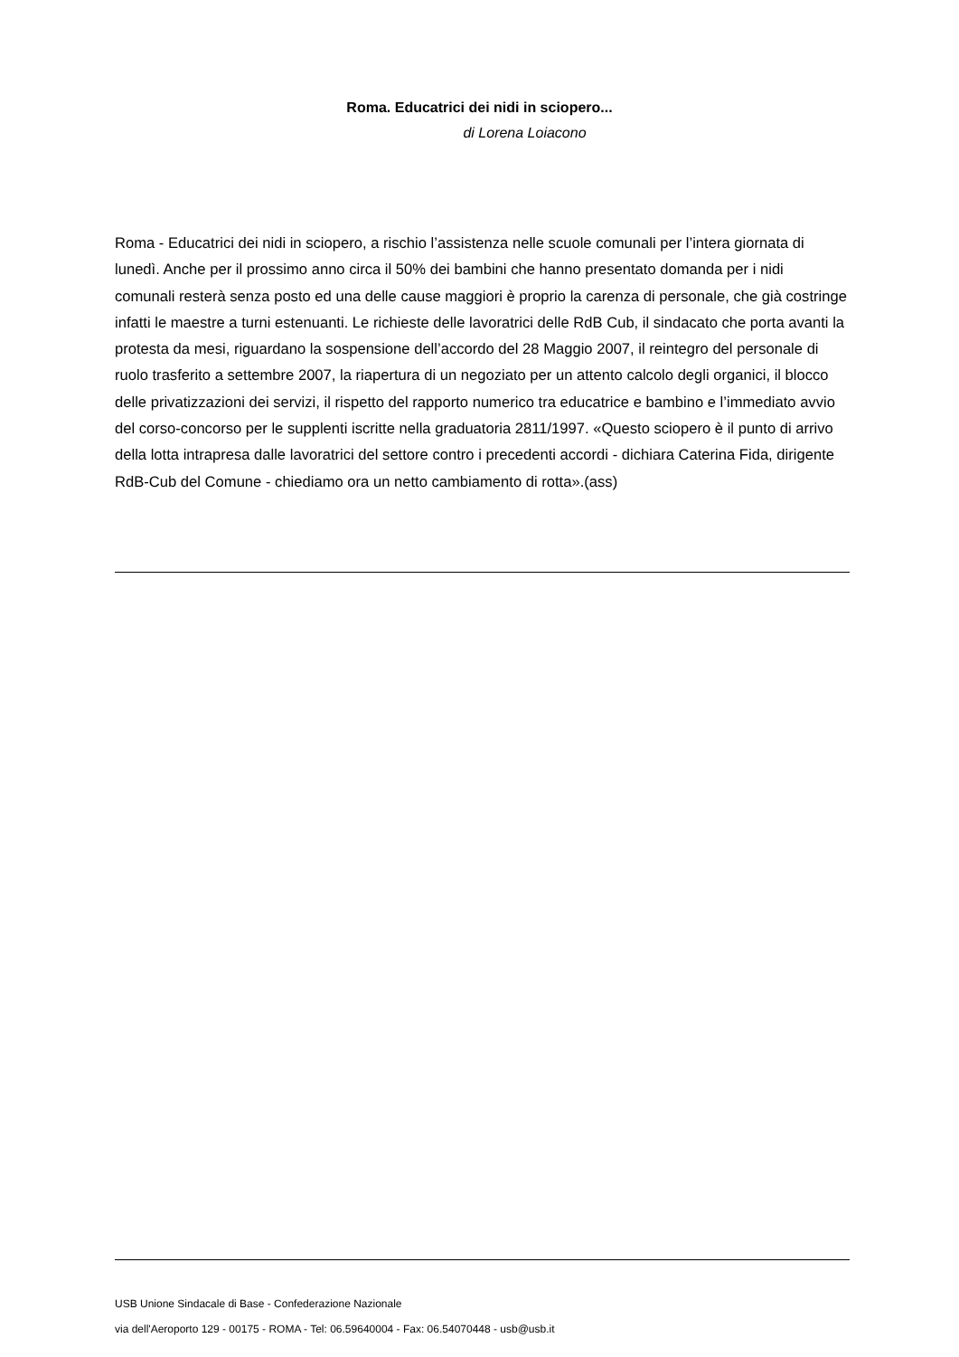Roma. Educatrici dei nidi in sciopero...
di Lorena Loiacono
Roma - Educatrici dei nidi in sciopero, a rischio l’assistenza nelle scuole comunali per l’intera giornata di lunedì. Anche per il prossimo anno circa il 50% dei bambini che hanno presentato domanda per i nidi comunali resterà senza posto ed una delle cause maggiori è proprio la carenza di personale, che già costringe infatti le maestre a turni estenuanti. Le richieste delle lavoratrici delle RdB Cub, il sindacato che porta avanti la protesta da mesi, riguardano la sospensione dell’accordo del 28 Maggio 2007, il reintegro del personale di ruolo trasferito a settembre 2007, la riapertura di un negoziato per un attento calcolo degli organici, il blocco delle privatizzazioni dei servizi, il rispetto del rapporto numerico tra educatrice e bambino e l’immediato avvio del corso-concorso per le supplenti iscritte nella graduatoria 2811/1997. «Questo sciopero è il punto di arrivo della lotta intrapresa dalle lavoratrici del settore contro i precedenti accordi - dichiara Caterina Fida, dirigente RdB-Cub del Comune - chiediamo ora un netto cambiamento di rotta».(ass)
USB Unione Sindacale di Base - Confederazione Nazionale
via dell'Aeroporto 129 - 00175 - ROMA - Tel: 06.59640004 - Fax: 06.54070448 - usb@usb.it